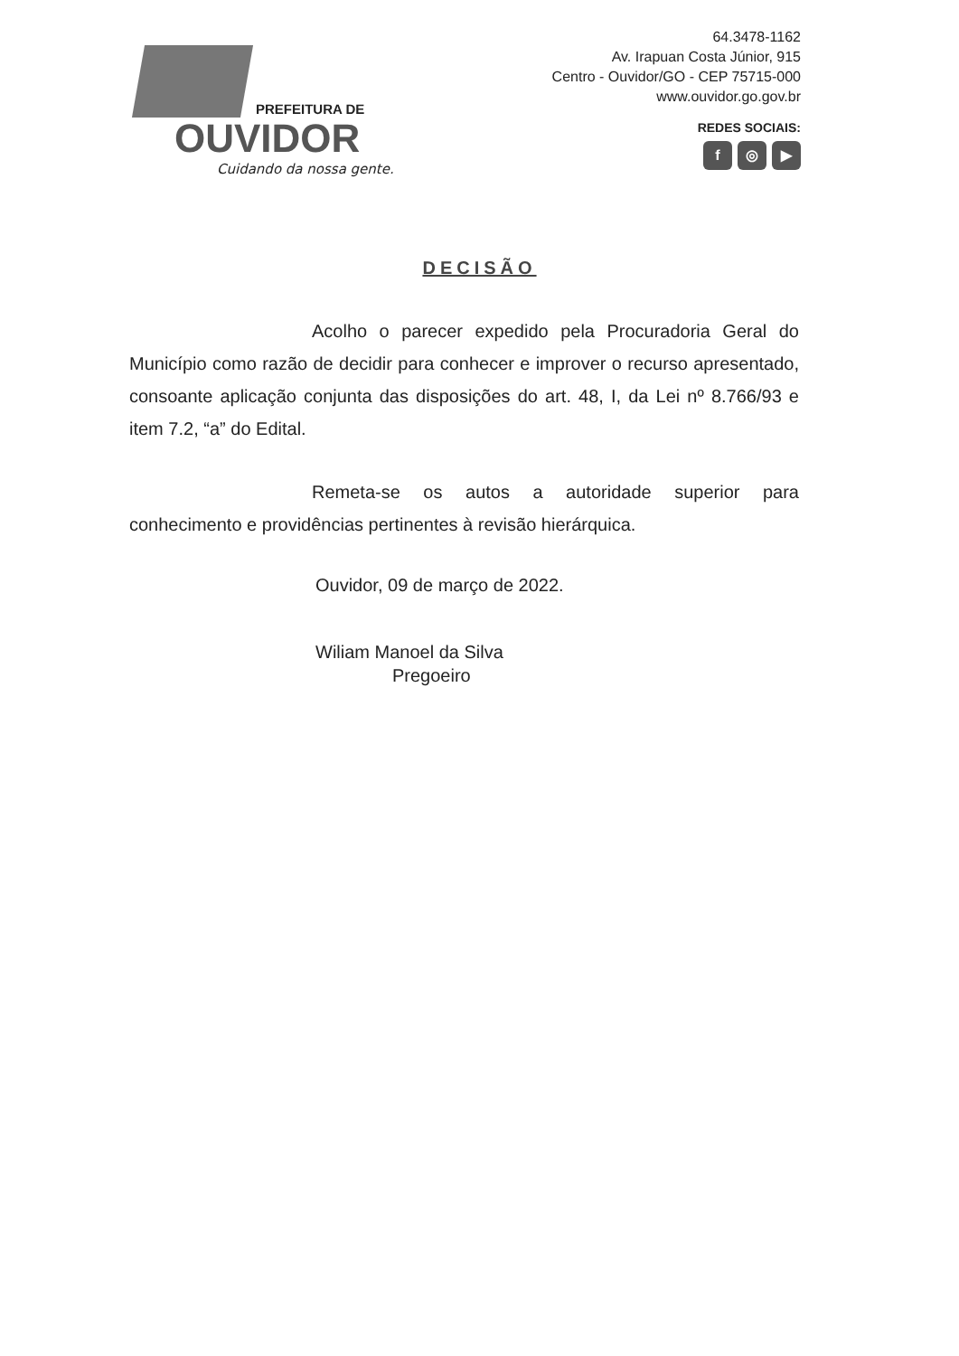PREFEITURA DE
OUVIDOR
Cuidando da nossa gente.
64.3478-1162
Av. Irapuan Costa Júnior, 915
Centro - Ouvidor/GO - CEP 75715-000
www.ouvidor.go.gov.br
REDES SOCIAIS:
f ◎ ▶
DECISÃO
Acolho o parecer expedido pela Procuradoria Geral do Município como razão de decidir para conhecer e improver o recurso apresentado, consoante aplicação conjunta das disposições do art. 48, I, da Lei nº 8.766/93 e item 7.2, “a” do Edital.
Remeta-se os autos a autoridade superior para conhecimento e providências pertinentes à revisão hierárquica.
Ouvidor, 09 de março de 2022.
Wiliam Manoel da Silva
Pregoeiro